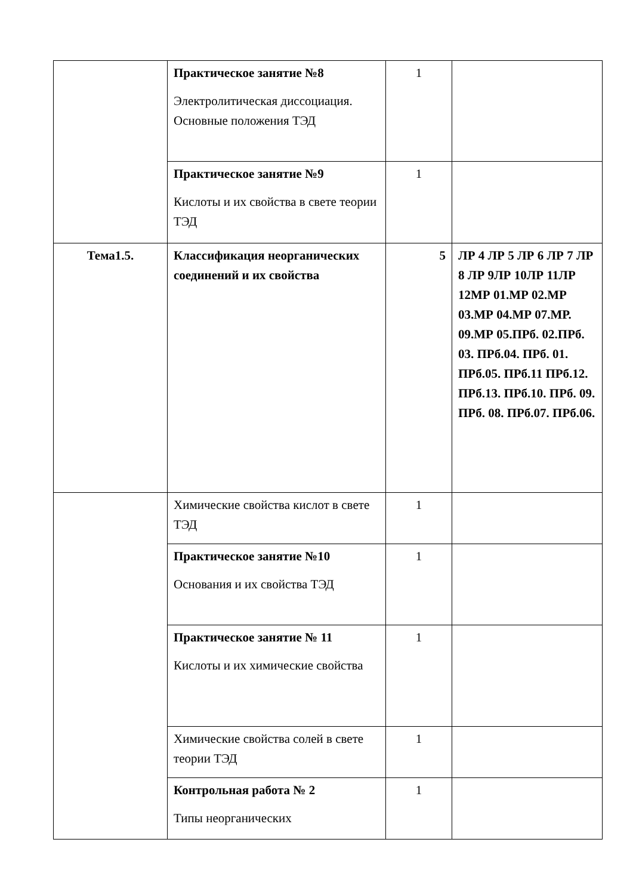| | Практическое занятие №8 Электролитическая диссоциация. Основные положения ТЭД | 1 | |
| | Практическое занятие №9 Кислоты и их свойства в свете теории ТЭД | 1 | |
| Тема1.5. | Классификация неорганических соединений и их свойства | 5 | ЛР 4 ЛР 5 ЛР 6 ЛР 7 ЛР 8 ЛР 9ЛР 10ЛР 11ЛР 12МР 01.МР 02.МР 03.МР 04.МР 07.МР. 09.МР 05.ПРб. 02.ПРб. 03. ПРб.04. ПРб. 01. ПРб.05. ПРб.11 ПРб.12. ПРб.13. ПРб.10. ПРб. 09. ПРб. 08. ПРб.07. ПРб.06. |
| | Химические свойства кислот в свете ТЭД | 1 | |
| | Практическое занятие №10 Основания и их свойства ТЭД | 1 | |
| | Практическое занятие № 11 Кислоты и их химические свойства | 1 | |
| | Химические свойства солей в свете теории ТЭД | 1 | |
| | Контрольная работа № 2 Типы неорганических | 1 | |